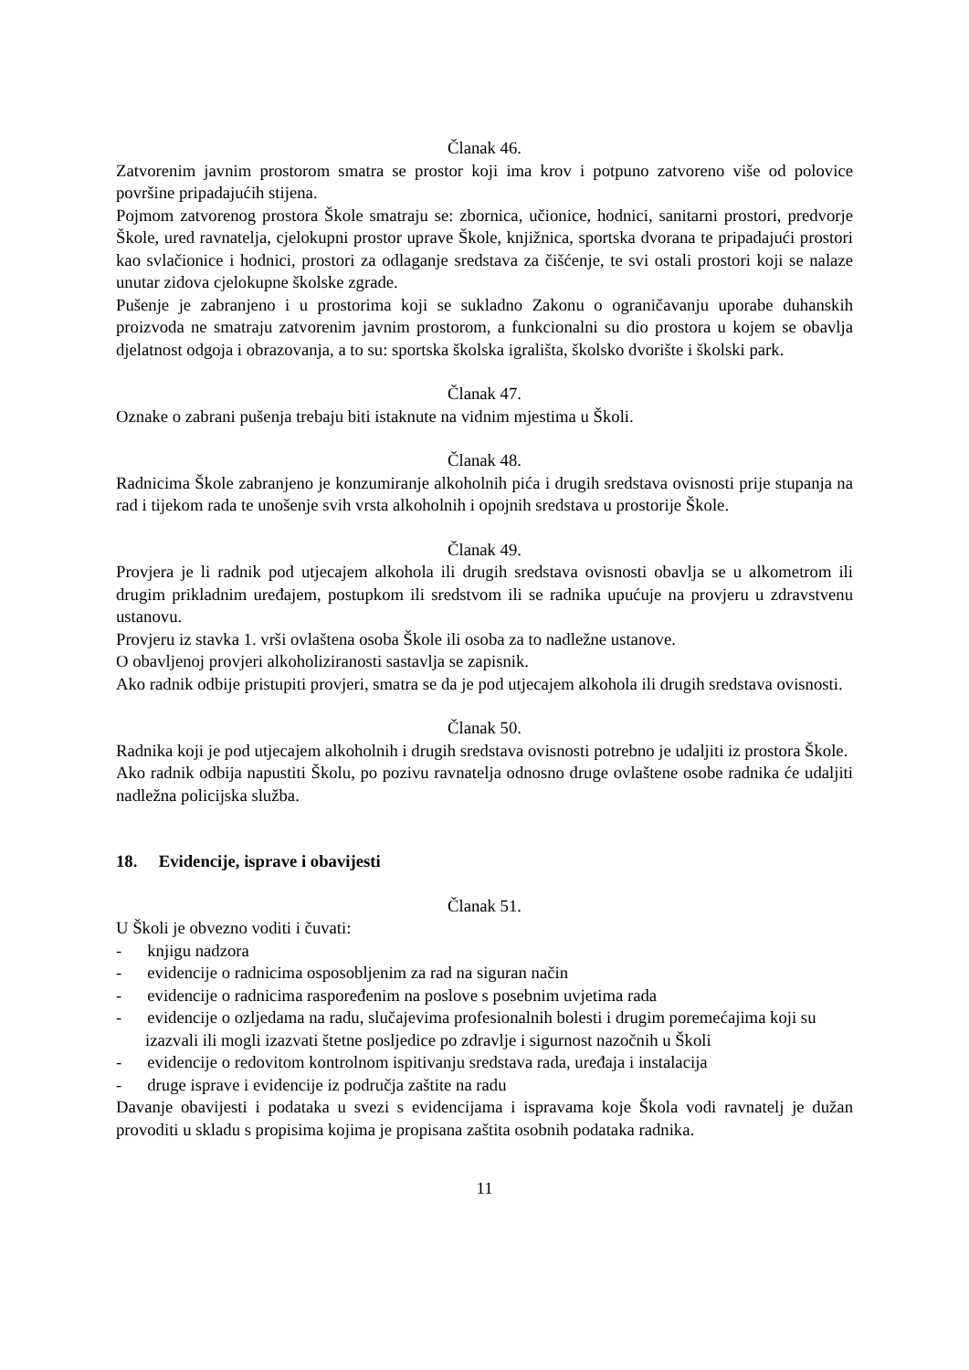Članak 46.
Zatvorenim javnim prostorom smatra se prostor koji ima krov i potpuno zatvoreno više od polovice površine pripadajućih stijena.
Pojmom zatvorenog prostora Škole smatraju se: zbornica, učionice, hodnici, sanitarni prostori, predvorje Škole, ured ravnatelja, cjelokupni prostor uprave Škole, knjižnica, sportska dvorana te pripadajući prostori kao svlačionice i hodnici, prostori za odlaganje sredstava za čišćenje, te svi ostali prostori koji se nalaze unutar zidova cjelokupne školske zgrade.
Pušenje je zabranjeno i u prostorima koji se sukladno Zakonu o ograničavanju uporabe duhanskih proizvoda ne smatraju zatvorenim javnim prostorom, a funkcionalni su dio prostora u kojem se obavlja djelatnost odgoja i obrazovanja, a to su: sportska školska igrališta, školsko dvorište i školski park.
Članak 47.
Oznake o zabrani pušenja trebaju biti istaknute na vidnim mjestima u Školi.
Članak 48.
Radnicima Škole zabranjeno je konzumiranje alkoholnih pića i drugih sredstava ovisnosti prije stupanja na rad i tijekom rada te unošenje svih vrsta alkoholnih i opojnih sredstava u prostorije Škole.
Članak 49.
Provjera je li radnik pod utjecajem alkohola ili drugih sredstava ovisnosti obavlja se u alkometrom ili drugim prikladnim uređajem, postupkom ili sredstvom ili se radnika upućuje na provjeru u zdravstvenu ustanovu.
Provjeru iz stavka 1. vrši ovlaštena osoba Škole ili osoba za to nadležne ustanove.
O obavljenoj provjeri alkoholiziranosti sastavlja se zapisnik.
Ako radnik odbije pristupiti provjeri, smatra se da je pod utjecajem alkohola ili drugih sredstava ovisnosti.
Članak 50.
Radnika koji je pod utjecajem alkoholnih i drugih sredstava ovisnosti potrebno je udaljiti iz prostora Škole.
Ako radnik odbija napustiti Školu, po pozivu ravnatelja odnosno druge ovlaštene osobe radnika će udaljiti nadležna policijska služba.
18. Evidencije, isprave i obavijesti
Članak 51.
U Školi je obvezno voditi i čuvati:
- knjigu nadzora
- evidencije o radnicima osposobljenim za rad na siguran način
- evidencije o radnicima raspoređenim na poslove s posebnim uvjetima rada
- evidencije o ozljedama na radu, slučajevima profesionalnih bolesti i drugim poremećajima koji su izazvali ili mogli izazvati štetne posljedice po zdravlje i sigurnost nazočnih u Školi
- evidencije o redovitom kontrolnom ispitivanju sredstava rada, uređaja i instalacija
- druge isprave i evidencije iz područja zaštite na radu
Davanje obavijesti i podataka u svezi s evidencijama i ispravama koje Škola vodi ravnatelj je dužan provoditi u skladu s propisima kojima je propisana zaštita osobnih podataka radnika.
11